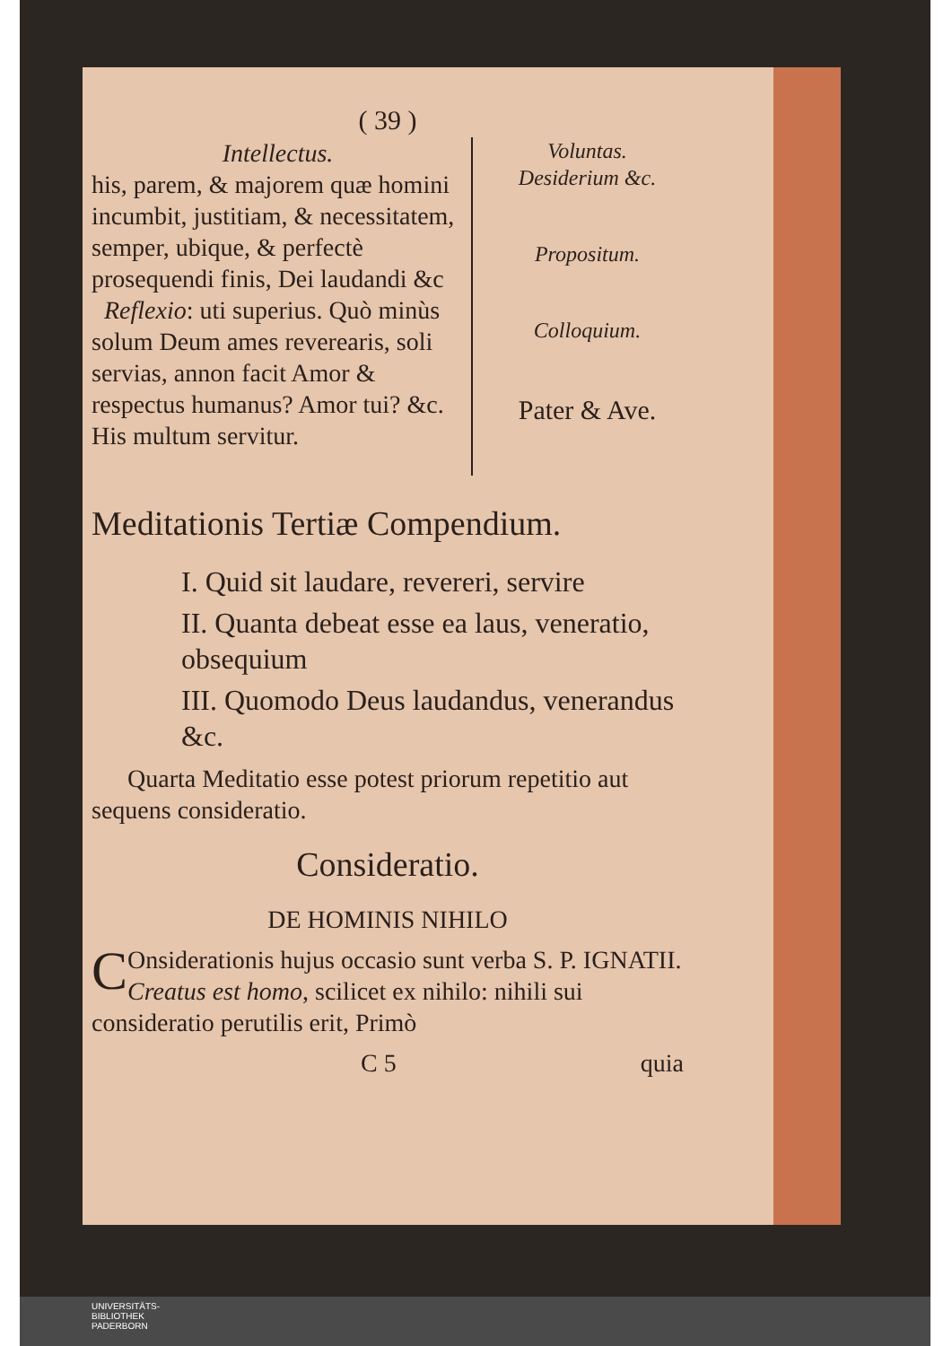( 39 )
Intellectus.
his, parem, & majorem quæ homini incumbit, justitiam, & necessitatem, semper, ubique, & perfectè prosequendi finis, Dei laudandi &c
Reflexio: uti superius. Quò minùs solum Deum ames revereаris, soli servias, annon facit Amor & respectus humanus? Amor tui? &c. His multum servitur.
Voluntas.
Desiderium &c.
Propositum.
Colloquium.
Pater & Ave.
Meditationis Tertiæ Compendium.
I. Quid sit laudare, revereri, servire
II. Quanta debeat esse ea laus, veneratio, obsequium
III. Quomodo Deus laudandus, venerandus &c.
Quarta Meditatio esse potest priorum repetitio aut sequens consideratio.
Consideratio.
DE HOMINIS NIHILO
COnsiderationis hujus occasio sunt verba S. P. IGNATII. Creatus est homo, scilicet ex nihilo: nihili sui consideratio perutilis erit, Primò
C 5 quia
UNIVERSITÄTS-
BIBLIOTHEK
PADERBORN